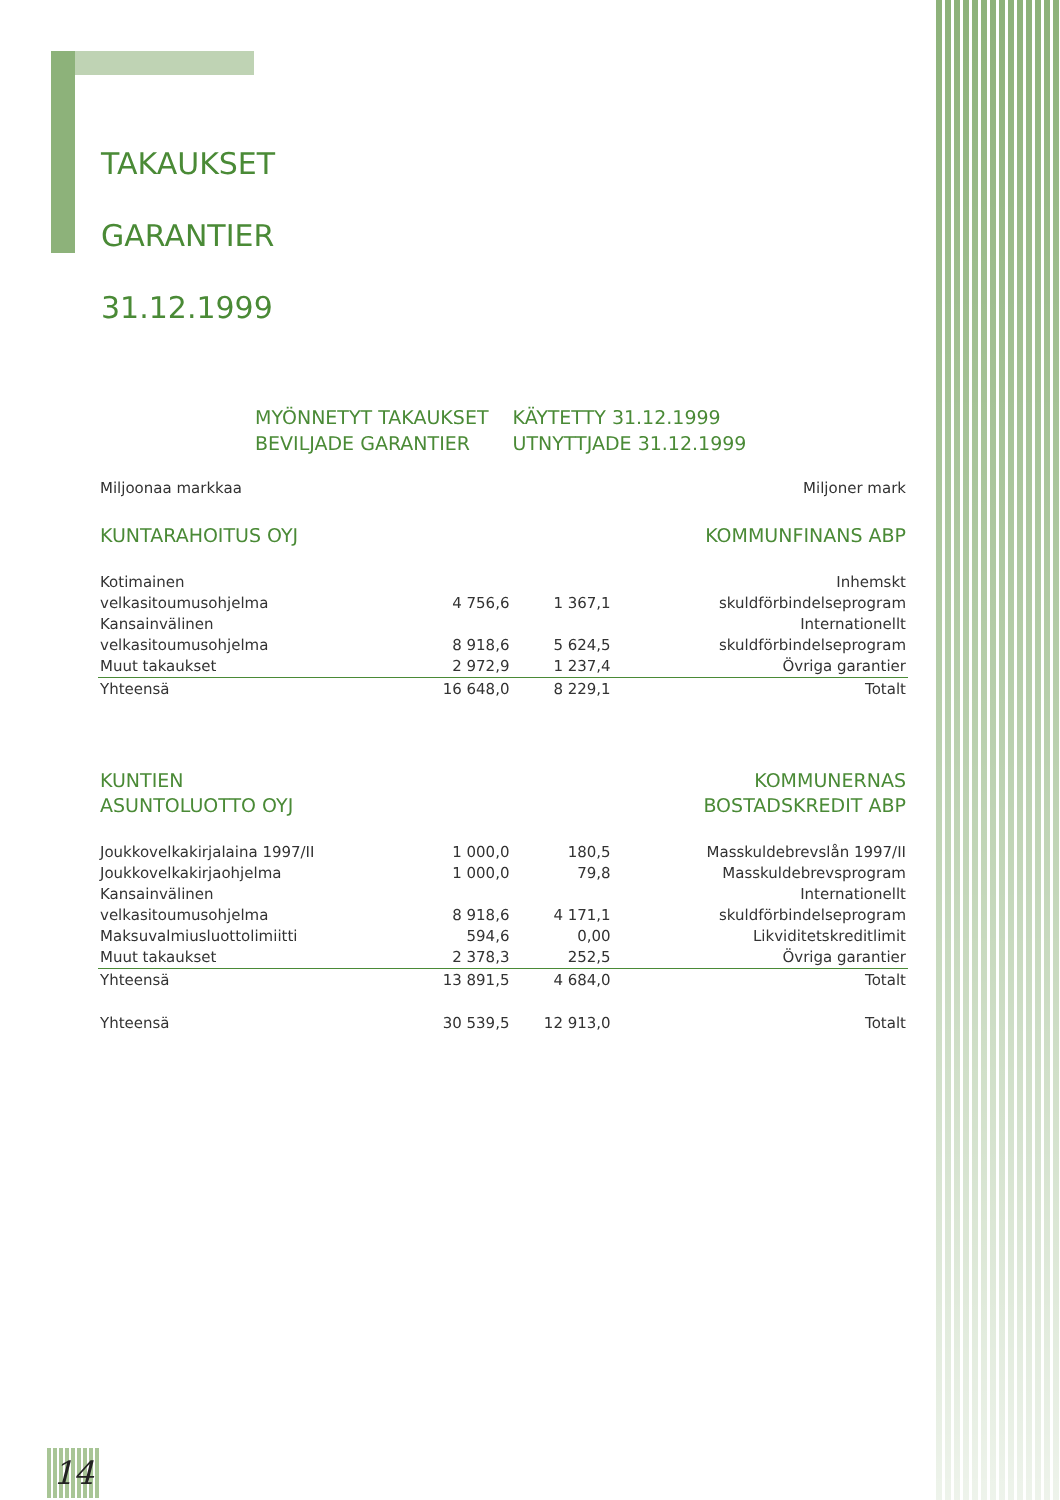TAKAUKSET
GARANTIER
31.12.1999
MYÖNNETYT TAKAUKSET
BEVILJADE GARANTIER
KÄYTETTY 31.12.1999
UTNYTTJADE 31.12.1999
| Miljoonaa markkaa | | | Miljoner mark |
| KUNTARAHOITUS OYJ | | | KOMMUNFINANS ABP |
| Kotimainen | | | Inhemskt |
| velkasitoumusohjelma | 4 756,6 | 1 367,1 | skuldförbindelseprogram |
| Kansainvälinen | | | Internationellt |
| velkasitoumusohjelma | 8 918,6 | 5 624,5 | skuldförbindelseprogram |
| Muut takaukset | 2 972,9 | 1 237,4 | Övriga garantier |
| Yhteensä | 16 648,0 | 8 229,1 | Totalt |
| KUNTIEN ASUNTOLUOTTO OYJ | | | KOMMUNERNAS BOSTADSKREDIT ABP |
| Joukkovelkakirjalaina 1997/II | 1 000,0 | 180,5 | Masskuldebrevslån 1997/II |
| Joukkovelkakirjaohjelma | 1 000,0 | 79,8 | Masskuldebrevsprogram |
| Kansainvälinen | | | Internationellt |
| velkasitoumusohjelma | 8 918,6 | 4 171,1 | skuldförbindelseprogram |
| Maksuvalmiusluottolimiitti | 594,6 | 0,00 | Likviditetskreditlimit |
| Muut takaukset | 2 378,3 | 252,5 | Övriga garantier |
| Yhteensä | 13 891,5 | 4 684,0 | Totalt |
| Yhteensä | 30 539,5 | 12 913,0 | Totalt |
14